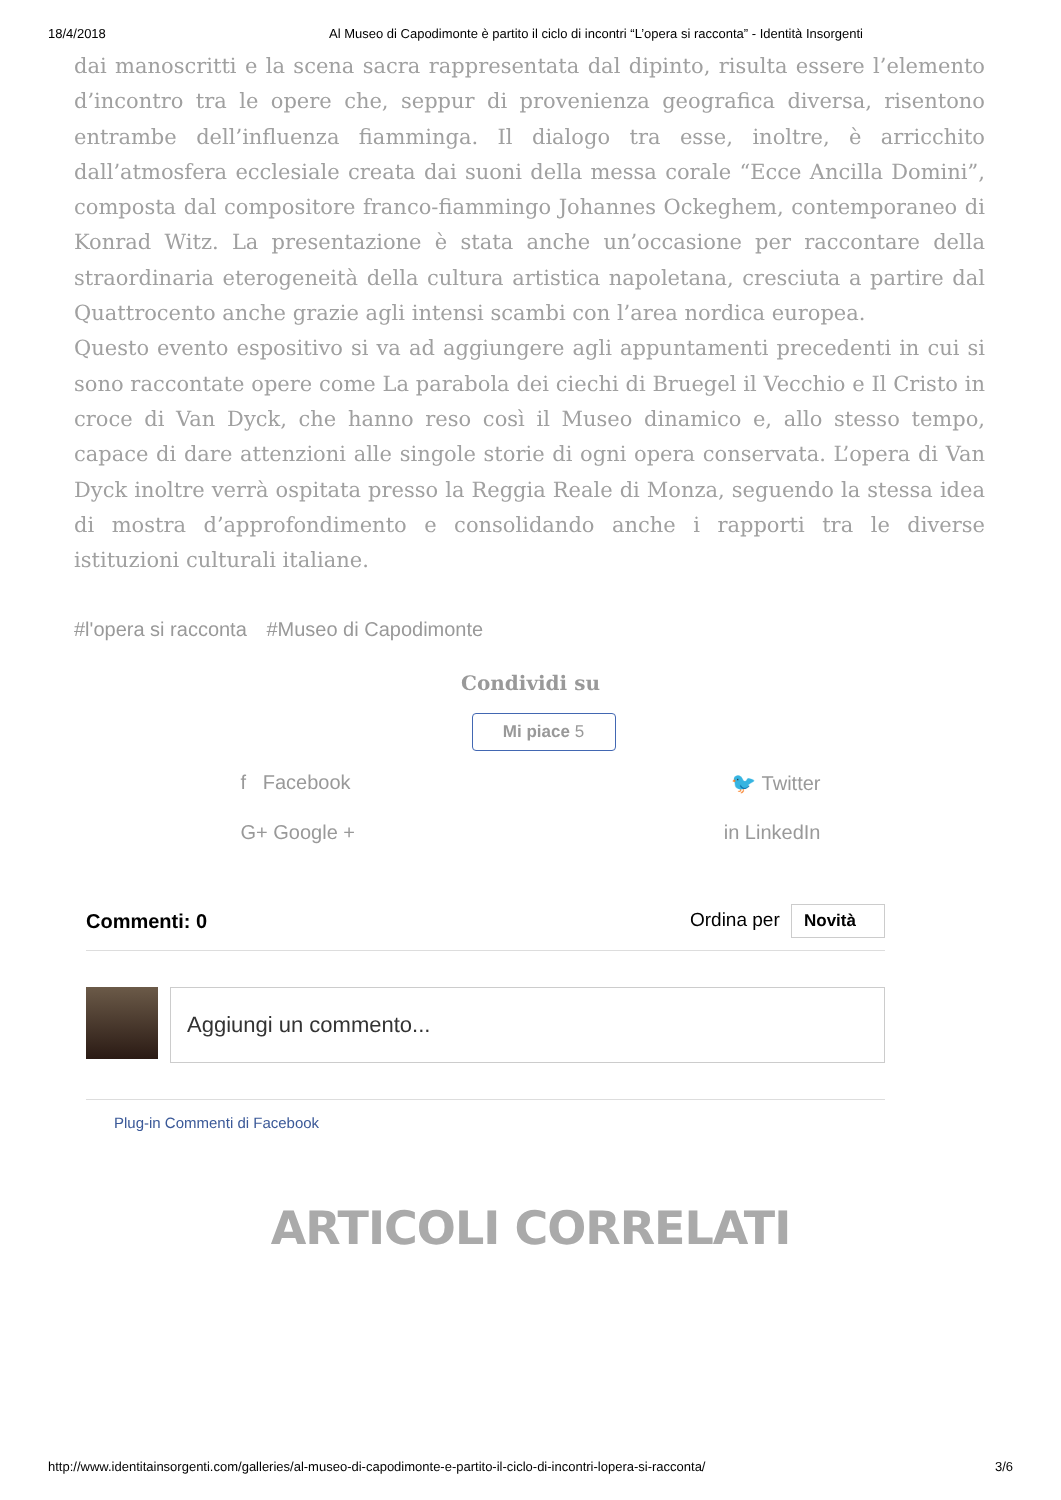18/4/2018 Al Museo di Capodimonte è partito il ciclo di incontri “L’opera si racconta” - Identità Insorgenti
dai manoscritti e la scena sacra rappresentata dal dipinto, risulta essere l’elemento d’incontro tra le opere che, seppur di provenienza geografica diversa, risentono entrambe dell’influenza fiamminga. Il dialogo tra esse, inoltre, è arricchito dall’atmosfera ecclesiale creata dai suoni della messa corale “Ecce Ancilla Domini”, composta dal compositore franco-fiammingo Johannes Ockeghem, contemporaneo di Konrad Witz. La presentazione è stata anche un’occasione per raccontare della straordinaria eterogeneità della cultura artistica napoletana, cresciuta a partire dal Quattrocento anche grazie agli intensi scambi con l’area nordica europea.
Questo evento espositivo si va ad aggiungere agli appuntamenti precedenti in cui si sono raccontate opere come La parabola dei ciechi di Bruegel il Vecchio e Il Cristo in croce di Van Dyck, che hanno reso così il Museo dinamico e, allo stesso tempo, capace di dare attenzioni alle singole storie di ogni opera conservata. L’opera di Van Dyck inoltre verrà ospitata presso la Reggia Reale di Monza, seguendo la stessa idea di mostra d’approfondimento e consolidando anche i rapporti tra le diverse istituzioni culturali italiane.
#l'opera si racconta #Museo di Capodimonte
Condividi su
Mi piace 5
f Facebook
🐦 Twitter
G+ Google +
in LinkedIn
Commenti: 0 Ordina per Novità
Aggiungi un commento...
Plug-in Commenti di Facebook
ARTICOLI CORRELATI
http://www.identitainsorgenti.com/galleries/al-museo-di-capodimonte-e-partito-il-ciclo-di-incontri-lopera-si-racconta/ 3/6